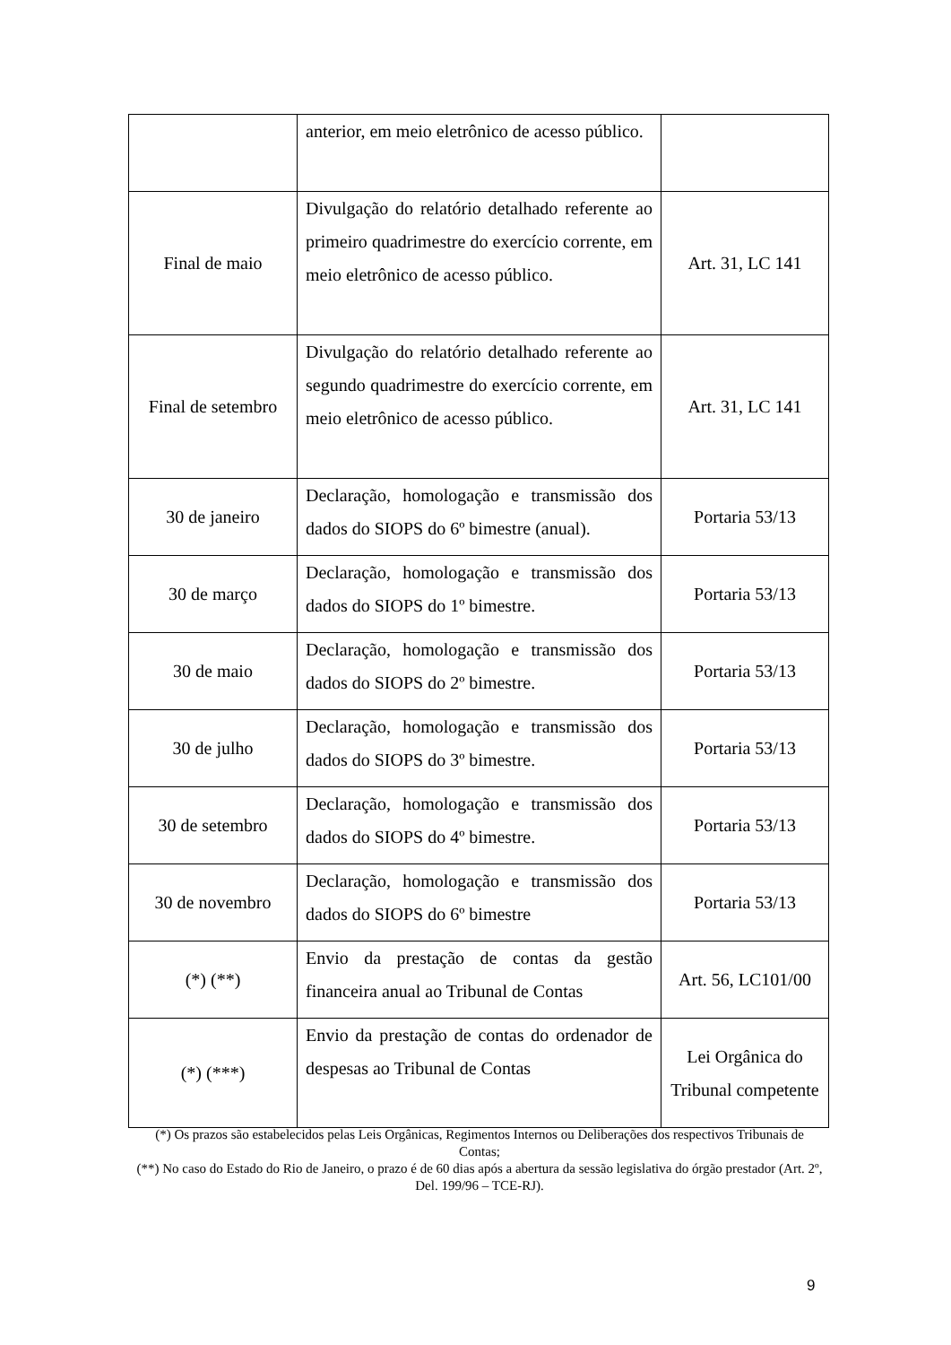| | anterior, em meio eletrônico de acesso público. | |
| Final de maio | Divulgação do relatório detalhado referente ao primeiro quadrimestre do exercício corrente, em meio eletrônico de acesso público. | Art. 31, LC 141 |
| Final de setembro | Divulgação do relatório detalhado referente ao segundo quadrimestre do exercício corrente, em meio eletrônico de acesso público. | Art. 31, LC 141 |
| 30 de janeiro | Declaração, homologação e transmissão dos dados do SIOPS do 6º bimestre (anual). | Portaria 53/13 |
| 30 de março | Declaração, homologação e transmissão dos dados do SIOPS do 1º bimestre. | Portaria 53/13 |
| 30 de maio | Declaração, homologação e transmissão dos dados do SIOPS do 2º bimestre. | Portaria 53/13 |
| 30 de julho | Declaração, homologação e transmissão dos dados do SIOPS do 3º bimestre. | Portaria 53/13 |
| 30 de setembro | Declaração, homologação e transmissão dos dados do SIOPS do 4º bimestre. | Portaria 53/13 |
| 30 de novembro | Declaração, homologação e transmissão dos dados do SIOPS do 6º bimestre | Portaria 53/13 |
| (*) (**) | Envio da prestação de contas da gestão financeira anual ao Tribunal de Contas | Art. 56, LC101/00 |
| (*) (***) | Envio da prestação de contas do ordenador de despesas ao Tribunal de Contas | Lei Orgânica do Tribunal competente |
(*) Os prazos são estabelecidos pelas Leis Orgânicas, Regimentos Internos ou Deliberações dos respectivos Tribunais de Contas;
(**) No caso do Estado do Rio de Janeiro, o prazo é de 60 dias após a abertura da sessão legislativa do órgão prestador (Art. 2º, Del. 199/96 – TCE-RJ).
9